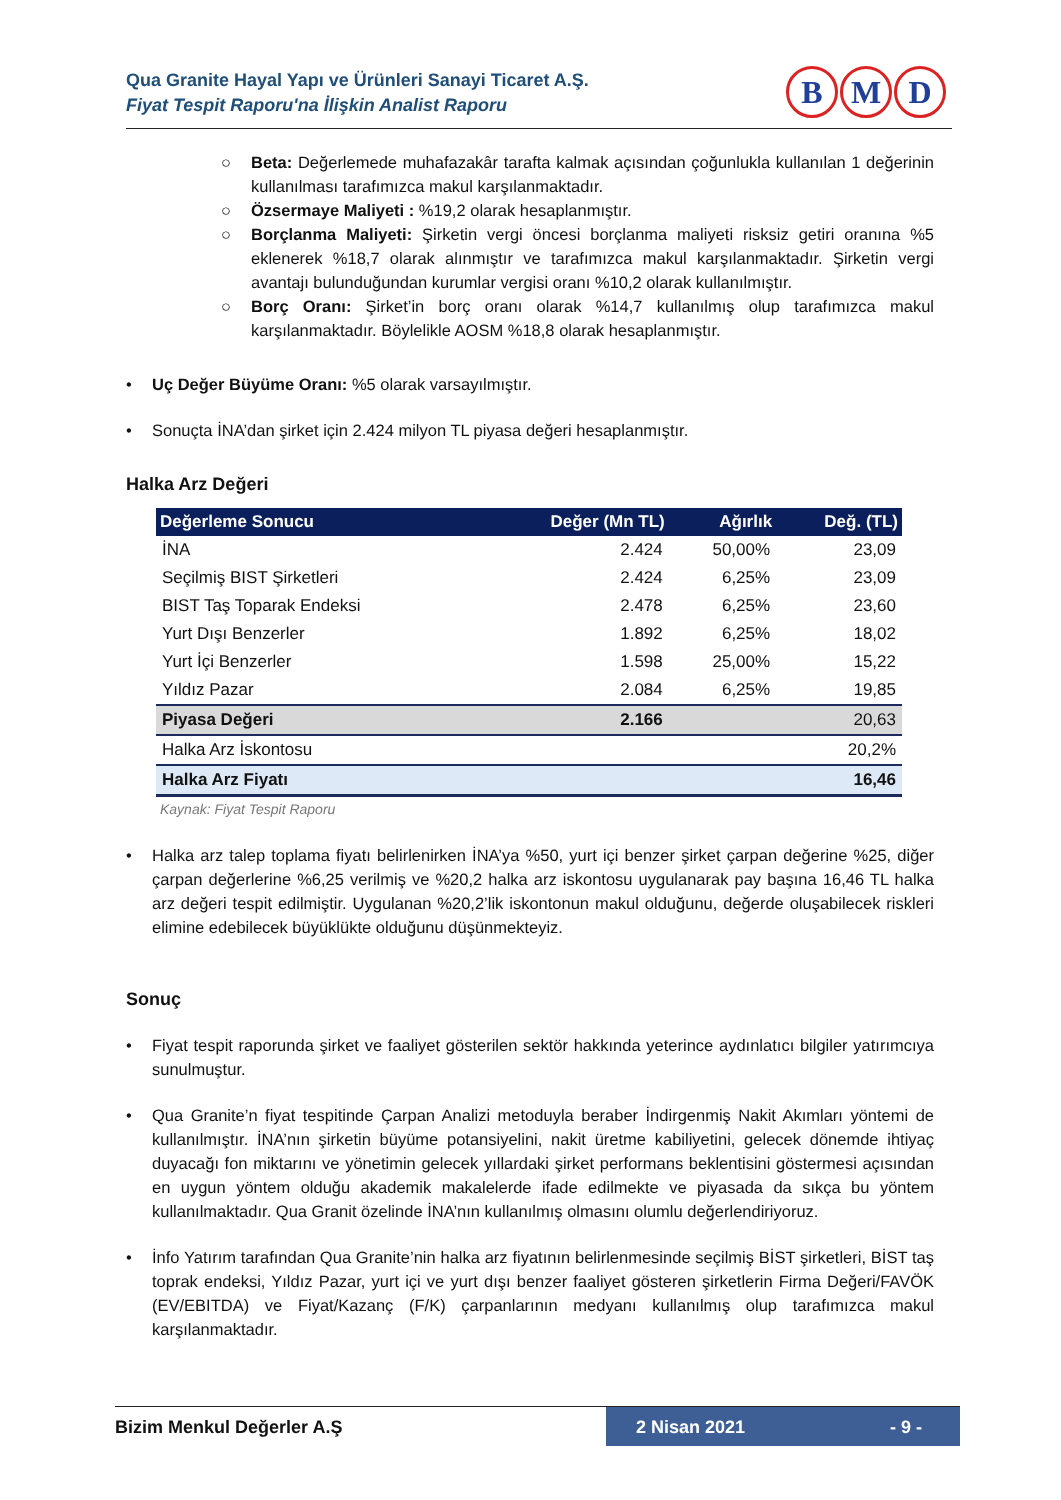Qua Granite Hayal Yapı ve Ürünleri Sanayi Ticaret A.Ş.
Fiyat Tespit Raporu'na İlişkin Analist Raporu
B M D
○ Beta: Değerlemede muhafazakâr tarafta kalmak açısından çoğunlukla kullanılan 1 değerinin kullanılması tarafımızca makul karşılanmaktadır.
○ Özsermaye Maliyeti : %19,2 olarak hesaplanmıştır.
○ Borçlanma Maliyeti: Şirketin vergi öncesi borçlanma maliyeti risksiz getiri oranına %5 eklenerek %18,7 olarak alınmıştır ve tarafımızca makul karşılanmaktadır. Şirketin vergi avantajı bulunduğundan kurumlar vergisi oranı %10,2 olarak kullanılmıştır.
○ Borç Oranı: Şirket’in borç oranı olarak %14,7 kullanılmış olup tarafımızca makul karşılanmaktadır. Böylelikle AOSM %18,8 olarak hesaplanmıştır.
• Uç Değer Büyüme Oranı: %5 olarak varsayılmıştır.
• Sonuçta İNA’dan şirket için 2.424 milyon TL piyasa değeri hesaplanmıştır.
Halka Arz Değeri
| Değerleme Sonucu | Değer (Mn TL) | Ağırlık | Değ. (TL) |
| --- | --- | --- | --- |
| İNA | 2.424 | 50,00% | 23,09 |
| Seçilmiş BIST Şirketleri | 2.424 | 6,25% | 23,09 |
| BIST Taş Toparak Endeksi | 2.478 | 6,25% | 23,60 |
| Yurt Dışı Benzerler | 1.892 | 6,25% | 18,02 |
| Yurt İçi Benzerler | 1.598 | 25,00% | 15,22 |
| Yıldız Pazar | 2.084 | 6,25% | 19,85 |
| Piyasa Değeri | 2.166 | | 20,63 |
| Halka Arz İskontosu | | | 20,2% |
| Halka Arz Fiyatı | | | 16,46 |
Kaynak: Fiyat Tespit Raporu
• Halka arz talep toplama fiyatı belirlenirken İNA’ya %50, yurt içi benzer şirket çarpan değerine %25, diğer çarpan değerlerine %6,25 verilmiş ve %20,2 halka arz iskontosu uygulanarak pay başına 16,46 TL halka arz değeri tespit edilmiştir. Uygulanan %20,2’lik iskontonun makul olduğunu, değerde oluşabilecek riskleri elimine edebilecek büyüklükte olduğunu düşünmekteyiz.
Sonuç
• Fiyat tespit raporunda şirket ve faaliyet gösterilen sektör hakkında yeterince aydınlatıcı bilgiler yatırımcıya sunulmuştur.
• Qua Granite’n fiyat tespitinde Çarpan Analizi metoduyla beraber İndirgenmiş Nakit Akımları yöntemi de kullanılmıştır. İNA’nın şirketin büyüme potansiyelini, nakit üretme kabiliyetini, gelecek dönemde ihtiyaç duyacağı fon miktarını ve yönetimin gelecek yıllardaki şirket performans beklentisini göstermesi açısından en uygun yöntem olduğu akademik makalelerde ifade edilmekte ve piyasada da sıkça bu yöntem kullanılmaktadır. Qua Granit özelinde İNA’nın kullanılmış olmasını olumlu değerlendiriyoruz.
• İnfo Yatırım tarafından Qua Granite’nin halka arz fiyatının belirlenmesinde seçilmiş BİST şirketleri, BİST taş toprak endeksi, Yıldız Pazar, yurt içi ve yurt dışı benzer faaliyet gösteren şirketlerin Firma Değeri/FAVÖK (EV/EBITDA) ve Fiyat/Kazanç (F/K) çarpanlarının medyanı kullanılmış olup tarafımızca makul karşılanmaktadır.
Bizim Menkul Değerler A.Ş 2 Nisan 2021 - 9 -